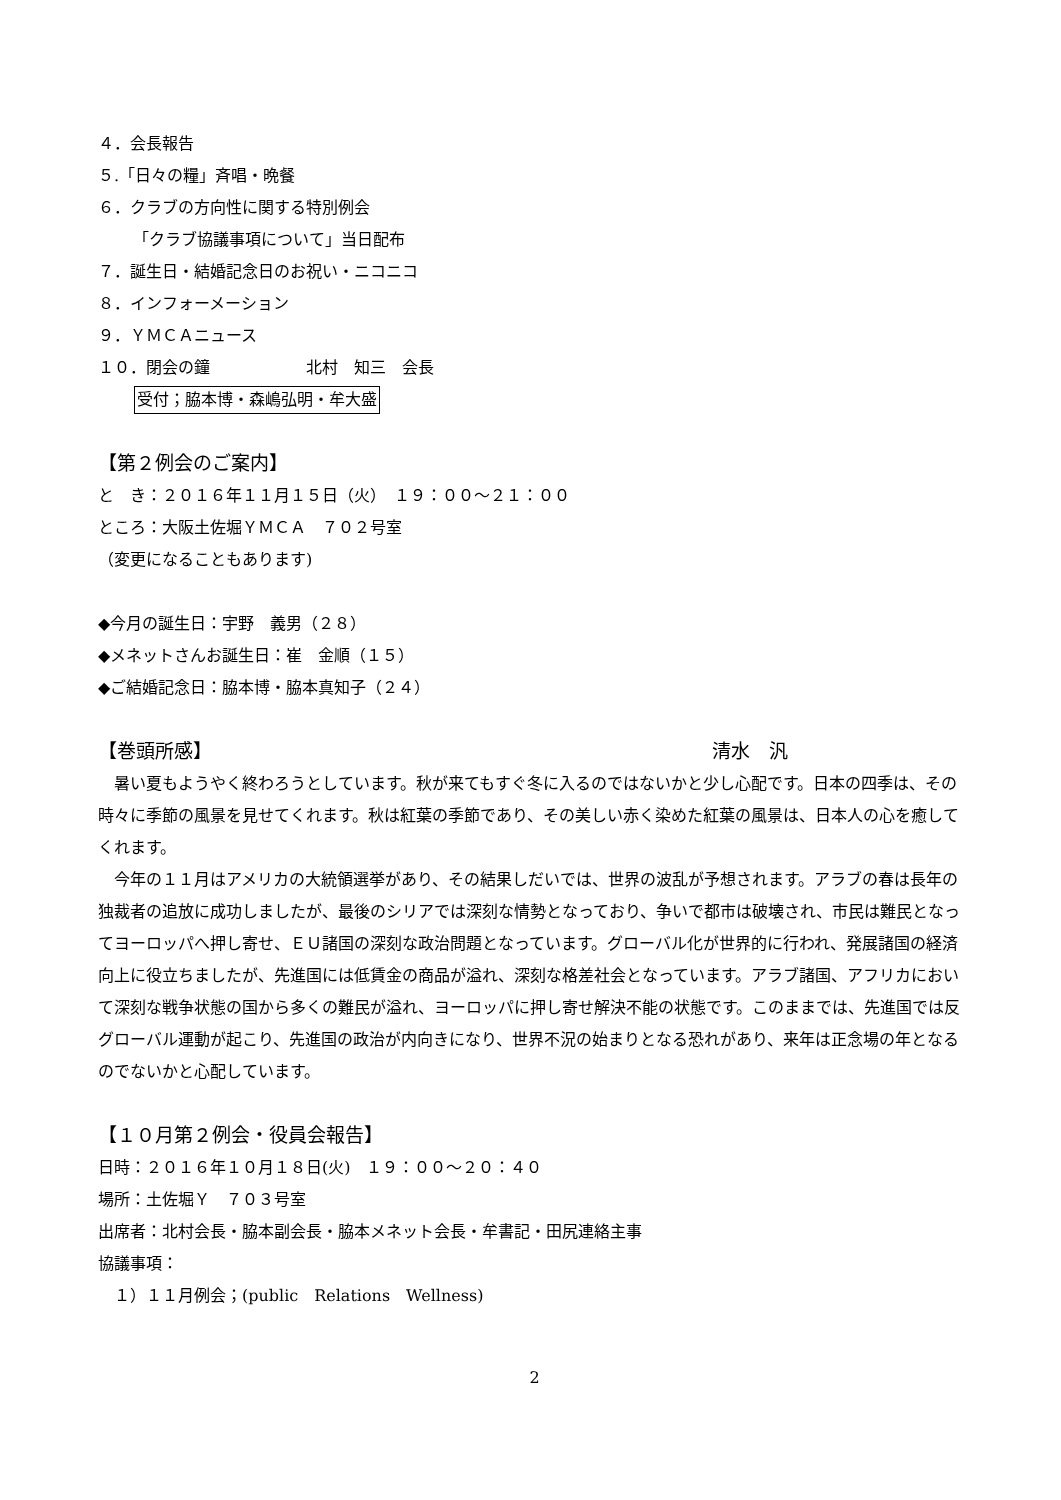４．会長報告
５.「日々の糧」斉唱・晩餐
６．クラブの方向性に関する特別例会
「クラブ協議事項について」当日配布
７．誕生日・結婚記念日のお祝い・ニコニコ
８．インフォーメーション
９．ＹＭＣＡニュース
１０．閉会の鐘　　　　　　北村　知三　会長
受付；脇本博・森嶋弘明・牟大盛
【第２例会のご案内】
と　き：２０１６年１１月１５日（火）　１９：００～２１：００
ところ：大阪土佐堀ＹＭＣＡ　７０２号室
（変更になることもあります)
◆今月の誕生日：宇野　義男（２８）
◆メネットさんお誕生日：崔　金順（１５）
◆ご結婚記念日：脇本博・脇本真知子（２４）
【巻頭所感】 清水　汎
暑い夏もようやく終わろうとしています。秋が来てもすぐ冬に入るのではないかと少し心配です。日本の四季は、その時々に季節の風景を見せてくれます。秋は紅葉の季節であり、その美しい赤く染めた紅葉の風景は、日本人の心を癒してくれます。
今年の１１月はアメリカの大統領選挙があり、その結果しだいでは、世界の波乱が予想されます。アラブの春は長年の独裁者の追放に成功しましたが、最後のシリアでは深刻な情勢となっており、争いで都市は破壊され、市民は難民となってヨーロッパへ押し寄せ、ＥＵ諸国の深刻な政治問題となっています。グローバル化が世界的に行われ、発展諸国の経済向上に役立ちましたが、先進国には低賃金の商品が溢れ、深刻な格差社会となっています。アラブ諸国、アフリカにおいて深刻な戦争状態の国から多くの難民が溢れ、ヨーロッパに押し寄せ解決不能の状態です。このままでは、先進国では反グローバル運動が起こり、先進国の政治が内向きになり、世界不況の始まりとなる恐れがあり、来年は正念場の年となるのでないかと心配しています。
【１０月第２例会・役員会報告】
日時：２０１６年１０月１８日(火)　１９：００～２０：４０
場所：土佐堀Ｙ　７０３号室
出席者：北村会長・脇本副会長・脇本メネット会長・牟書記・田尻連絡主事
協議事項：
　１）１１月例会；(public　Relations　Wellness)
2